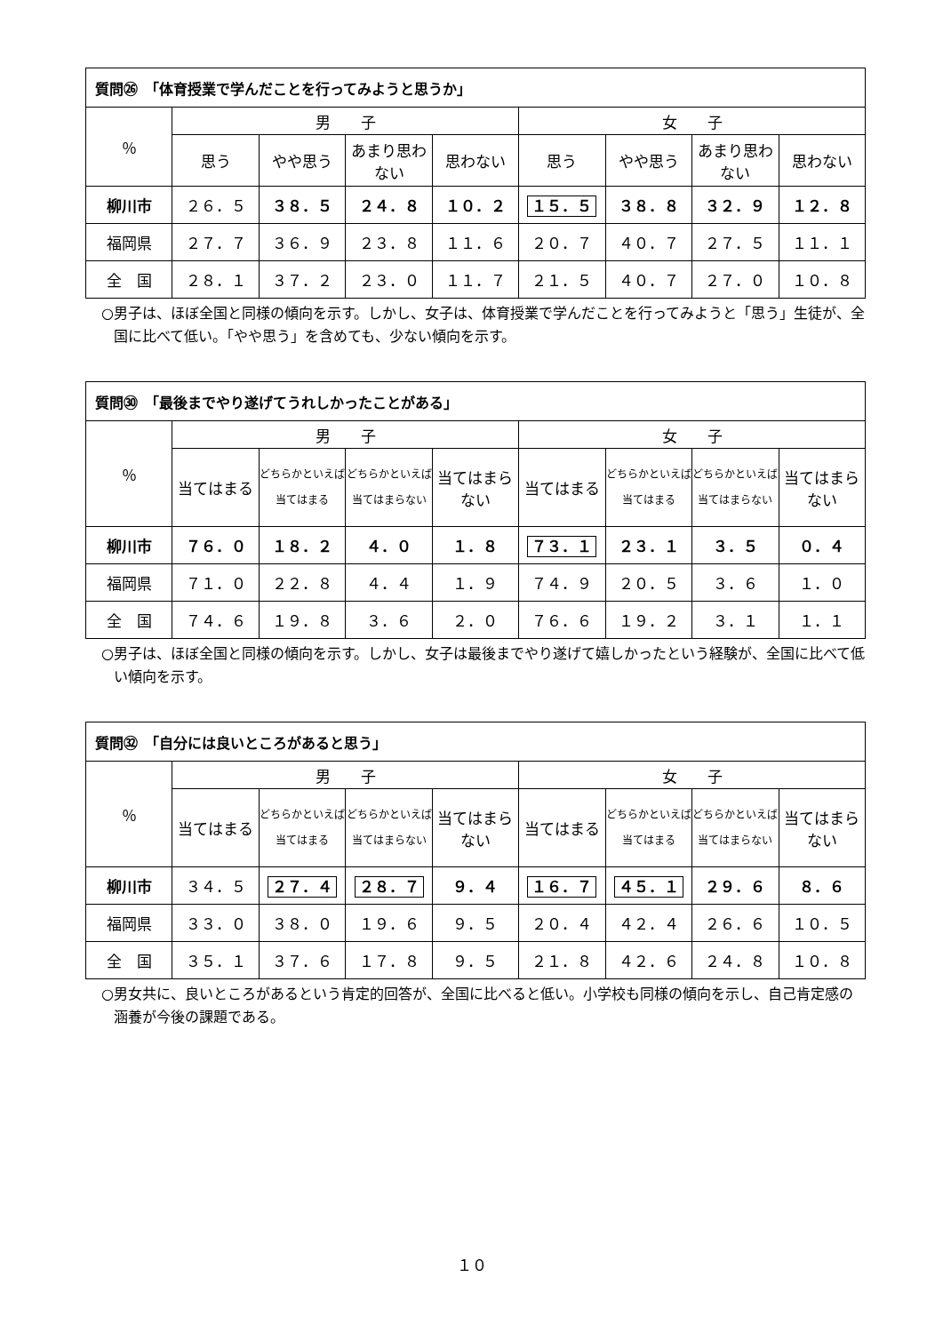| 質問㉖ 「体育授業で学んだことを行ってみようと思うか」 | | | | | | | | |
| --- | --- | --- | --- | --- | --- | --- | --- | --- |
| ％ | 男 子 | | | | 女 子 | | | |
| | 思う | やや思う | あまり思わない | 思わない | 思う | やや思う | あまり思わない | 思わない |
| 柳川市 | ２６．５ | ３８．５ | ２４．８ | １０．２ | １５．５ | ３８．８ | ３２．９ | １２．８ |
| 福岡県 | ２７．７ | ３６．９ | ２３．８ | １１．６ | ２０．７ | ４０．７ | ２７．５ | １１．１ |
| 全 国 | ２８．１ | ３７．２ | ２３．０ | １１．７ | ２１．５ | ４０．７ | ２７．０ | １０．８ |
○男子は、ほぼ全国と同様の傾向を示す。しかし、女子は、体育授業で学んだことを行ってみようと「思う」生徒が、全国に比べて低い。「やや思う」を含めても、少ない傾向を示す。
| 質問㉚ 「最後までやり遂げてうれしかったことがある」 | | | | | | | | |
| --- | --- | --- | --- | --- | --- | --- | --- | --- |
| ％ | 男 子 | | | | 女 子 | | | |
| | 当てはまる | どちらかといえば当てはまる | どちらかといえば当てはまらない | 当てはまらない | 当てはまる | どちらかといえば当てはまる | どちらかといえば当てはまらない | 当てはまらない |
| 柳川市 | ７６．０ | １８．２ | ４．０ | １．８ | ７３．１ | ２３．１ | ３．５ | ０．４ |
| 福岡県 | ７１．０ | ２２．８ | ４．４ | １．９ | ７４．９ | ２０．５ | ３．６ | １．０ |
| 全 国 | ７４．６ | １９．８ | ３．６ | ２．０ | ７６．６ | １９．２ | ３．１ | １．１ |
○男子は、ほぼ全国と同様の傾向を示す。しかし、女子は最後までやり遂げて嬉しかったという経験が、全国に比べて低い傾向を示す。
| 質問㉜ 「自分には良いところがあると思う」 | | | | | | | | |
| --- | --- | --- | --- | --- | --- | --- | --- | --- |
| ％ | 男 子 | | | | 女 子 | | | |
| | 当てはまる | どちらかといえば当てはまる | どちらかといえば当てはまらない | 当てはまらない | 当てはまる | どちらかといえば当てはまる | どちらかといえば当てはまらない | 当てはまらない |
| 柳川市 | ３４．５ | ２７．４ | ２８．７ | ９．４ | １６．７ | ４５．１ | ２９．６ | ８．６ |
| 福岡県 | ３３．０ | ３８．０ | １９．６ | ９．５ | ２０．４ | ４２．４ | ２６．６ | １０．５ |
| 全 国 | ３５．１ | ３７．６ | １７．８ | ９．５ | ２１．８ | ４２．６ | ２４．８ | １０．８ |
○男女共に、良いところがあるという肯定的回答が、全国に比べると低い。小学校も同様の傾向を示し、自己肯定感の涵養が今後の課題である。
１０